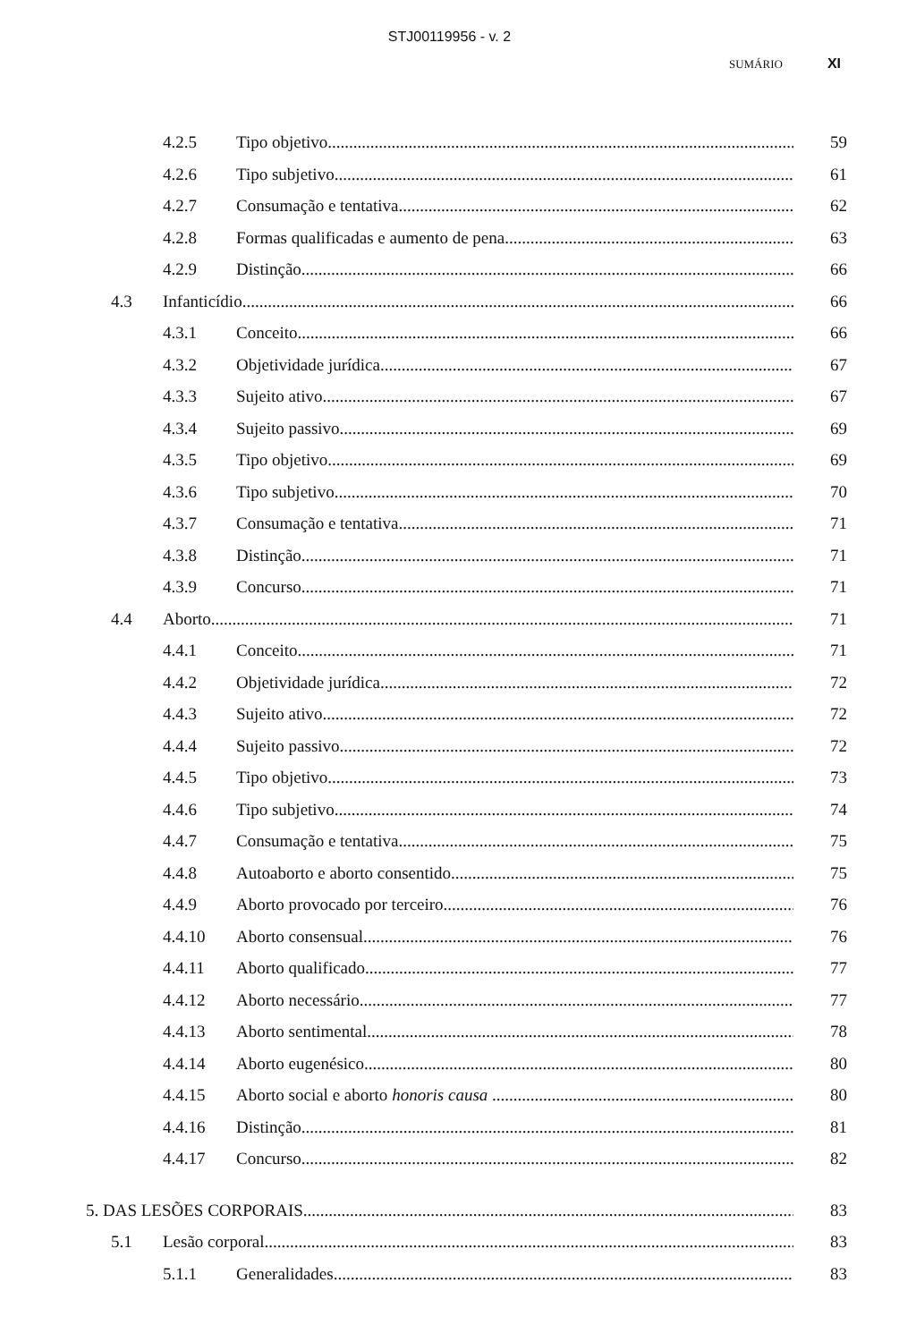STJ00119956 - v. 2
SUMÁRIO XI
4.2.5 Tipo objetivo 59
4.2.6 Tipo subjetivo 61
4.2.7 Consumação e tentativa 62
4.2.8 Formas qualificadas e aumento de pena 63
4.2.9 Distinção 66
4.3 Infanticídio 66
4.3.1 Conceito 66
4.3.2 Objetividade jurídica 67
4.3.3 Sujeito ativo 67
4.3.4 Sujeito passivo 69
4.3.5 Tipo objetivo 69
4.3.6 Tipo subjetivo 70
4.3.7 Consumação e tentativa 71
4.3.8 Distinção 71
4.3.9 Concurso 71
4.4 Aborto 71
4.4.1 Conceito 71
4.4.2 Objetividade jurídica 72
4.4.3 Sujeito ativo 72
4.4.4 Sujeito passivo 72
4.4.5 Tipo objetivo 73
4.4.6 Tipo subjetivo 74
4.4.7 Consumação e tentativa 75
4.4.8 Autoaborto e aborto consentido 75
4.4.9 Aborto provocado por terceiro 76
4.4.10 Aborto consensual 76
4.4.11 Aborto qualificado 77
4.4.12 Aborto necessário 77
4.4.13 Aborto sentimental 78
4.4.14 Aborto eugenésico 80
4.4.15 Aborto social e aborto honoris causa 80
4.4.16 Distinção 81
4.4.17 Concurso 82
5. DAS LESÕES CORPORAIS 83
5.1 Lesão corporal 83
5.1.1 Generalidades 83